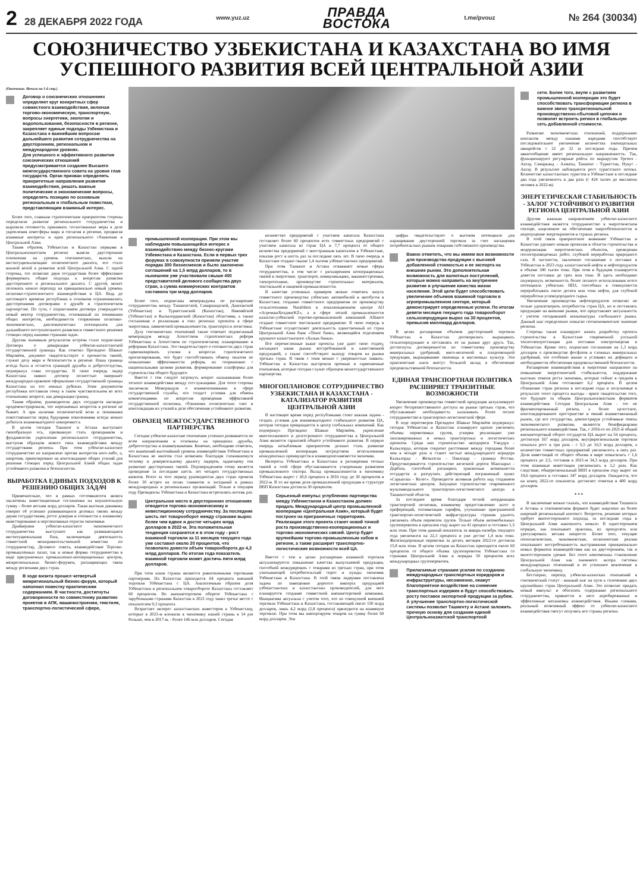2 28 ДЕКАБРЯ 2022 ГОДА
www.yuz.uz
ПРАВДА
ВОСТОКА
t.me/pvouz
№ 264 (30034)
СОЮЗНИЧЕСТВО УЗБЕКИСТАНА И КАЗАХСТАНА ВО ИМЯ УСПЕШНОГО РАЗВИТИЯ ВСЕЙ ЦЕНТРАЛЬНОЙ АЗИИ
(Окончание. Начало на 1-й стр.)
Договор о союзнических отношениях определяет круг конкретных сфер совместного взаимодействия, включая торгово-экономическую, транспортную, вопросы энергетики, экологии и водопользования, безопасности в регионе, закрепляет единые подходы Узбекистана и Казахстана к важнейшим вопросам дальнейшего развития сотрудничества на двустороннем, региональном и международном уровнях.
Для успешного и эффективного развития союзнических отношений предусматривается создание Высшего межгосударственного совета на уровне глав государств. Орган призван определять приоритетные направления развития взаимодействия, решать важные политические и экономические вопросы, определять позицию по основным региональным и глобальным повесткам, представляющим взаимный интерес.
Более того, главным стратегическим приоритетом стороны определили развитие регионального сотрудничества и выразили готовность принимать согласованные меры в деле укрепления атмосферы мира и согласия в регионе, продвигая взаимные интересы и идеи регионального сближения в Центральной Азии.
Таким образом, Узбекистан и Казахстан первыми в Центральноазиатском регионе вывели двусторонние отношения на уровень союзнических, вышли на институционализацию политического диалога, что стало важной вехой в развитии всей Центральной Азии. С одной стороны, это позволит двум государствам более эффективно формировать общие подходы к вопросам развития двустороннего и регионального диалога. С другой, может положить начало переходу на принципиально новый уровень политико-стратегического взаимодействия в ЦА. Ведь до настоящего времени республики в основном ограничивались двусторонними договорами о дружбе и стратегическом партнерстве. По сути, с подписанием договора утверждается новый вектор сотрудничества, основанный на понимании общих интересов, необходимости сопряжения политико-экономических, дипломатических потенциалов для дальнейшего поступательного развития и совместного решения стоящих перед нашими странами задач.
Другим значимым результатом встречи стало подписание Договора о демаркации узбекско-казахстанской государственной границы. Как отметил Президент Шавкат Мирзиёев, документ свидетельствует о прочности связей, служит делу мира и безопасности в регионе. Наша граница всегда была и остается границей дружбы и добрососедства, подчеркнул глава государства. В свою очередь лидер Казахстана заявил: договор полностью завершает международно-правовое оформление государственной границы Казахстана на его южных рубежах. Этим документом республики поставили точку в таком чувствительном во всех отношениях вопросе, как демаркация границ.
Таким образом, руководители двух государств наглядно продемонстрировали, что нерешаемых вопросов в регионе не бывает. А при наличии политической воли и понимания ответственности перед будущими поколениями всегда можно добиться взаимовыгодного компромисса.
В целом сегодня Ташкент и Астана выступают своеобразную ось, призванную стать проводником и фундаментом укрепления регионального сотрудничества, выступая образцом нового типа взаимодействия между государствами региона. При этом узбекско-казахское сотрудничество не направлено против интересов кого-либо, а, напротив, ориентировано на консолидацию общих усилий для решения стоящих перед Центральной Азией общих задач устойчивого развития и безопасности.
ВЫРАБОТКА ЕДИНЫХ ПОДХОДОВ К РЕШЕНИЮ ОБЩИХ ЗАДАЧ
Примечательно, что в рамках состоявшегося визита заключены инвестиционные соглашения на внушительную сумму - более восьми млрд долларов. Такая высокая динамика говорит об успешно развивающихся деловых связях между двумя государствами, росте доверия и готовности к взаимному инвестированию в перспективные отрасли экономики.
Драйверами узбекско-казахского экономического сотрудничества выступают как развивающаяся институциональная база, включающая деятельность совместной межправительственной комиссии по сотрудничеству, Делового совета, взаимодействие Торгово-промышленных палат, так и новые формы сотрудничества в виде приграничных промышленно-кооперационных центров, межрегиональных бизнес-форумов, расширяющих связи между регионами двух стран.
В ходе визита прошел четвертый межрегиональный бизнес-форум, который наполнил повестку практическим содержанием. В частности, достигнуты договоренности по совместному развитию проектов в АПК, машиностроении, текстиле, транспортно-логистической сфере,
промышленной кооперации. При этом мы наблюдаем повышающийся интерес к взаимодействию между бизнес-кругами Узбекистана и Казахстана. Если в первых трех форумах в совокупности приняли участие порядка 300 бизнесменов и было заключено соглашений на 1,5 млрд долларов, то в нынешнем уже участвовали свыше 400 представителей делового сообщества двух стран, а сумма коммерческих контрактов составила три млрд долларов.
Более того, подписаны меморандумы по расширению сотрудничества между Ташкентской, Самаркандской, Джизакской (Узбекистан) и Туркестанской (Казахстан), Навоийской (Узбекистан) и Кызылординской (Казахстан) областями, а также соглашения о реализации в этих регионах проектов в сфере энергетики, химической промышленности, транспорта и логистики.
Духу союзнических отношений также отвечает подписанный меморандум между Агентством стратегических реформ Узбекистана и Агентством по стратегическому планированию и реформам Казахстана. Это свидетельствует о готовности двух стран гармонизировать усилия в вопросах стратегического прогнозирования, что будет способствовать обмену опытом по повышению эффективности реформ, их сопряжению с национальными целями развития, формированию платформы для строительства общего будущего.
Вместе с тем следует затронуть вопрос налаживания более тесного взаимодействия между госслужащими. Для этого стороны заключили Меморандум о взаимопонимании в сфере государственной службы, что создаст условия для обмена компетенциями по вопросам проведения эффективной государственной политики, сближения политических элит и консолидации их усилий в деле обеспечения устойчивого развития.
ОБРАЗЕЦ МЕЖГОСУДАРСТВЕННОГО ПАРТНЕРСТВА
Сегодня узбекско-казахские отношения успешно развиваются по всем направлениям и основаны на принципах дружбы, добрососедства и взаимоуважения. Конечно, необходимо отметить, что нынешний высочайший уровень взаимодействия Узбекистана и Казахстана во многом стал возможен благодаря сложившемуся тесному и доверительному диалогу лидеров, задающему тон развитию двусторонних связей. Подтверждением этому является проведение за последние шесть лет четырех государственных визитов. Всего за этот период руководители двух стран провели более 30 встреч на полях саммитов и заседаний в рамках международных и региональных организаций. Только в текущем году Президенты Узбекистана и Казахстана встретились восемь раз.
Центральное место в двусторонних отношениях отводится торгово-экономическому и инвестиционному сотрудничеству. За последние шесть лет товарооборот между странами вырос более чем вдвое и достиг четырех млрд долларов в 2022-м. Эта положительная тенденция сохранится и в этом году - рост взаимной торговли за 11 месяцев текущего года уже составил около 20 процентов, что позволило довести объем товарооборота до 4,2 млрд долларов. По итогам года показатель взаимной торговли может достичь пяти млрд долларов.
При этом наши страны являются равнозначными торговыми партнерами. На Казахстан приходится 64 процента внешней торговли Узбекистана с ЦА. Аналогичным образом доля Узбекистана в региональном товарообороте Казахстана составляет 60 процентов. Во внешнеторговом обороте Узбекистана с зарубежными странами Казахстан в 2021 году занял третье место с показателем 9,3 процента.
Возрастает интерес казахстанских инвесторов к Узбекистану, которые в 2021-м вложили в экономику нашей страны в 14 раз больше, чем в 2017-м, - более 146 млн долларов. Сегодня
количество предприятий с участием капитала Казахстана составляет более 60 процентов всех совместных предприятий с участием капитала из стран ЦА и 7,7 процента от общего количества предприятий с иностранным капиталом в Узбекистане, показав рост в шесть раз за последние пять лет. В свою очередь в Казахстане создано свыше 1,4 тысячи узбекистанских предприятий.
При этом Ташкент и Астана осваивают новые сферы сотрудничества, в том числе с расширением кооперационных связей в энергетике, транспорте, коммуникациях, машиностроении, электротехнике, производстве строительных материалов, текстильной и пищевой промышленности.
В качестве успешных примеров можно отметить запуск совместного производства узбекских автомобилей и автобусов в Казахстане, создание совместного предприятия по производству сельхозтехники Nurafshon в локализационном центре АО «АгромашХолдингKZ», а в сфере легкой промышленности казахско-узбекской торгово-промышленной компанией Alliance создано совместное текстильное предприятие. В свою очередь в Узбекистане осуществляет деятельность единственный из стран Центральной Азии банк «Тенге банк», являющийся отделением крупного казахстанского «Халык банка».
Все перечисленные выше проекты уже дают свою отдачу, насыщают наши рынки востребованной и качественной продукцией, а также способствуют выходу товаров на рынки третьих стран. В связи с этим можно с уверенностью заявить: Узбекистан и Казахстан выстроили прочные и гармоничные отношения, которые сегодня служат образцом межгосударственного партнерства.
МНОГОПЛАНОВОЕ СОТРУДНИЧЕСТВО УЗБЕКИСТАНА И КАЗАХСТАНА - КАТАЛИЗАТОР РАЗВИТИЯ ЦЕНТРАЛЬНОЙ АЗИИ
В настоящее время перед республиками стоит важная задача - создать условия для взаимовыгодного стабильного развития ЦА, которая сегодня превращается в центр глобальных изменений. Как подчеркнул Президент Шавкат Мирзиёев, укрепление многопланового и долгосрочного сотрудничества в Центральной Азии является гарантией общего устойчивого развития. В первую очередь незыблемым приоритетом должно стать развитие промышленной кооперации посредством использования конкурентных преимуществ и взаимодополняемости экономик.
Интересы Узбекистана и Казахстана в расширении тесных связей в этой сфере обуславливаются ускоренным развитием промышленного сектора. Вклад промышленности в экономику Узбекистана вырос с 20,6 процента в 2016 году до 30 процентов в 2022-м. В то же время доля промышленной продукции в структуре ВВП Казахстана достигла 30 процентов.
Серьезный импульс углублению партнерства между Узбекистаном и Казахстаном должен придать Международный центр промышленной кооперации «Центральная Азия», который будет построен на приграничных территориях. Реализация этого проекта станет новой точкой роста производственно-кооперационных и торгово-экономических связей. Центр будет крупнейшим торгово-промышленным хабом в регионе, а также расширит транспортно-логистические возможности всей ЦА.
Вместе с тем в целях расширения взаимной торговли актуализируется повышение качества выпускаемой продукции, способной конкурировать с товарами из третьих стран, при этом учитывающей потребительский спрос и нужды экономик Узбекистана и Казахстана. В этой связи лидерами поставлена задача по замещению дорогого импорта продукцией узбекистанских и казахстанских производителей, для чего планируется создание совместной внешнеторговой компании. Инициатива актуальна с учетом того, что из совокупной внешней торговли Узбекистана и Казахстана, составляющей около 150 млрд долларов, лишь 4,2 млрд (2,8 процента) приходится на взаимную торговлю. При этом мы импортируем товаров на сумму более 60 млрд долларов. Эти
цифры свидетельствуют о высоком потенциале для наращивания двусторонней торговли за счет насыщения потребительских рынков товарами собственного производства.
Важно отметить, что мы имеем все возможности для производства продукции с высокой добавленной стоимостью и ее экспорта на внешние рынки. Это дополнительная возможность для валютных поступлений, которые можно направить на внутреннее развитие и улучшение качества жизни населения. Этой цели будет способствовать увеличение объемов взаимной торговли в агропромышленном секторе, который демонстрирует определенные успехи. По итогам девяти месяцев текущего года товарооборот сельхозпродукции вырос на 30 процентов, превысив миллиард долларов.
В целях расширения объемов двусторонней торговли Узбекистан и Казахстан договорились выращивать сельхозпродукцию и поставлять ее на рынки друг друга. Так, достигнуты договоренности по совместному производству минеральных удобрений, мясо-молочной и плодоовощной продукции, выращиванию пшеницы и масличных культур. Эти практические шаги внесут большой вклад в обеспечение продовольственной безопасности.
ЕДИНАЯ ТРАНСПОРТНАЯ ПОЛИТИКА РАСШИРЯЕТ ТРАНЗИТНЫЕ ВОЗМОЖНОСТИ
Увеличение производства совместной продукции актуализирует вопрос беспрепятственного доступа на рынки третьих стран, что обуславливает необходимость налаживать более тесное сотрудничество в транспортно-логистической сфере.
В ходе переговоров Президент Шавкат Мирзиёев подчеркнул: сегодня Узбекистан и Казахстан планируют кратно увеличить объемы перевозимых грузов, ускорив реализацию уже запланированных и новых транспортных и логистических проектов. Среди них строительство автодороги Учкудук - Кызылорда, которая сократит расстояние между городами более чем в четыре раза и станет частью международного коридора Кызылорда - Жезказган - Павлодар - граница России. Предусматривается строительство железной дороги Мактаарал - Дарбаза, способной расширить транзитные возможности государств и разгрузить действующий пограничный пункт «Сарыагаш - Келес». Проводится активная работа над созданием логистических центров. Запущено строительство современного мультимодального транспортно-логистического центра в Ташкентской области.
За последнее время благодаря тесной координации транспортной политики, взаимному предоставлению льгот и преференций, оптимизации тарифов, улучшению приграничной транспортно-логистической инфраструктуры странам удалось увеличить объем перевозок грузов. Только объем автомобильных грузоперевозок в прошлом году вырос на 41 процент и составил 1,5 млн тонн. При этом данный показатель за январь-октябрь текущего года увеличился на 22,3 процента и уже достиг 1,4 млн тонн. Железнодорожные перевозки за десять месяцев 2022-го достигли 15,8 млн тонн. В целом сегодня на Казахстан приходится около 60 процентов от общего объема грузоперевозок Узбекистана со странами Центральной Азии и порядка 50 процентов всех международных грузоперевозок.
Прилагаемые странами усилия по созданию международных транспортных коридоров и инфраструктуры, несомненно, окажут благоприятное воздействие на снижение транспортных издержек и будут способствовать росту поставок экспортной продукции за рубеж. А улучшение транспортно-логистической системы позволит Ташкенту и Астане заложить прочную основу для создания единой Центральноазиатской транспортной
сети. Более того, вкупе с развитием промышленной кооперации это будет способствовать трансформации региона в важное звено трансрегиональной производственно-сбытовой цепочки и позволит встроить регион в глобальную сеть добавленной стоимости.
Развитию экономических отношений, поддержанию контактов между нашими народами способствует последовательное увеличение количества еженедельных авиарейсов с 22 до 32 за последние годы. Причем авиасообщение имеет региональную направленность. Так, функционируют регулярные рейсы по маршрутам Ургенч - Актау, Самарканд - Алматы, Ташкент - Туркестан, Нукус - Актау. В результате наблюдается рост туристского потока. Количество казахстанских туристов в Узбекистане в последние два года увеличилось в два раза (с 424 тысяч до миллиона человек в 2022-м).
ЭНЕРГЕТИЧЕСКАЯ СТАБИЛЬНОСТЬ - ЗАЛОГ УСТОЙЧИВОГО РАЗВИТИЯ РЕГИОНА ЦЕНТРАЛЬНОЙ АЗИИ
Другим важным направлением узбекско-казахского взаимодействия является сотрудничество в энергетическом секторе, нацеленное на обеспечение энергобезопасности и недопущение энергокризисов в странах региона.
В этой связи приоритетное внимание Узбекистан и Казахстан уделяют новым проектам в области строительства и модернизации энергетических объектов, проведения геологоразведочных работ, глубокой переработки природного газа. В частности, заключено соглашение о поставке в Узбекистан в 2023 году казахстанской нефти и нефтепродуктов в объеме 300 тысяч тонн. При этом в будущем планируется довести поставки до трех млн тонн. И здесь необходимо подчеркнуть возможность более полного использования всего потенциала узбекских НПЗ, способных в совокупности перерабатывать около десяти млн тонн нефти, для глубокой переработки углеводородного сырья.
Увеличение производства нефтепродуктов позволит не только удовлетворить потребности стран ЦА, но и поставлять продукцию на внешние рынки, что представляет актуальность с учетом сегодняшней конъюнктуры глобального рынка. Данный шаг определенно повысит геоэкономическое значение региона.
Стороны также планируют начать разработку проекта строительства в Казахстане современной угольной теплоэлектростанции для поставки электроэнергии в Узбекистан. Кроме того, подписано соглашение на 1,3 млрд долларов о производстве фосфатов и сложных минеральных удобрений, что особенно важно в условиях их дефицита и необходимости обеспечения продовольственной безопасности.
Расширение взаимодействия в энергетике направлено на повышение энергетической стабильности, поддержание высоких темпов роста экономик, которые сейчас в среднем в Центральной Азии составляют 6,2 процента. В целом сближение стран региона в последние годы и получаемые в результате этого процесса выгоды - яркое свидетельство того, что будущее за общим Центральноазиатским форматом взаимодействия. Сегодня Центральная Азия - это не фрагментированный регион, а более целостное, консолидированное пространство и емкий взаимосвязанный рынок, где все государства, демонстрируя устойчивые темпы экономического развития, являются бенефициарами регионального взаимодействия. Так, с 2016-го по 2021-й общий внешнеторговый оборот государств ЦА вырос на 54 процента, достигнув 167 млрд долларов, внутрирегиональная торговля показала рост в три раза - с 5,5 до 16,5 млрд долларов, а количество совместных предприятий увеличилось в пять раз. Доля инвестиций от общего объема в мире повысилась с 1,6 процента до 2,5, составив в 2021-м 34,3 млрд долларов. При этом взаимные инвестиции увеличились в 3,2 раза. Как следствие, общерегиональный ВВП в прошлом году вырос на 19,6 процента и составил 347 млрд долларов. Ожидается, что на конец 2022-го показатель достигнет отметки в 400 млрд долларов.
* * *
В заключение можно сказать, что взаимодействие Ташкента и Астаны в союзническом формате будет нацелено на более широкий региональный контекст. Вопросов, решение которых требует многостороннего подхода, за последние годы в Центральной Азии накопилось немало. В одностороннем порядке, как показывает практика, их преодолеть или урегулировать весьма непросто. Более того, текущие геополитические, экономические, политические реалии показывают востребованность выстраивания принципиально новых форматов взаимодействия как на двустороннем, так и многостороннем уровне. Без этого невозможны становление Центральной Азии как значимого актора системы международных отношений и ее успешное вовлечение в глобальную экономику.
Бесспорно, переход узбекско-казахских отношений в союзнический статус - важный шаг на пути к сплочению двух крупнейших стран Центральной Азии. Это позволит придать новый импульс и обогатить содержание регионального сотрудничества, привнести в него апробированные и эффективные механизмы взаимодействия. Иными словами, реальный позитивный эффект от узбекско-казахского взаимодействия смогут получить все страны региона.